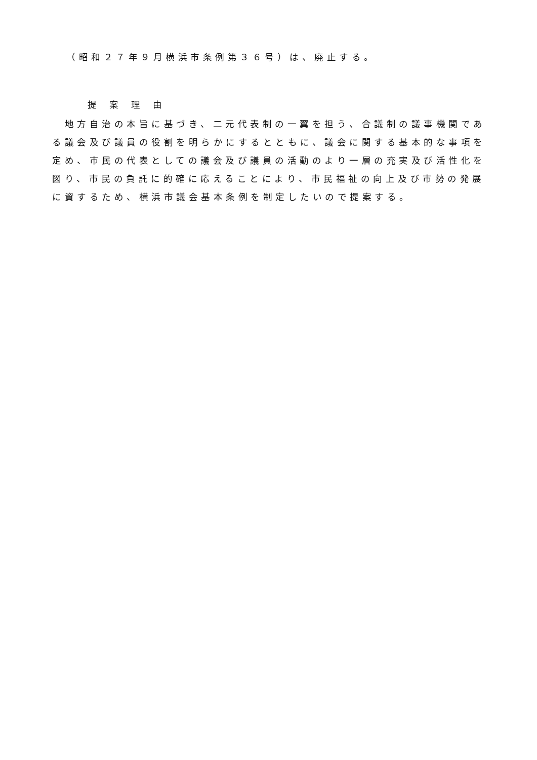（昭和２７年９月横浜市条例第３６号）は、廃止する。
提案理由
　地方自治の本旨に基づき、二元代表制の一翼を担う、合議制の議事機関である議会及び議員の役割を明らかにするとともに、議会に関する基本的な事項を定め、市民の代表としての議会及び議員の活動のより一層の充実及び活性化を図り、市民の負託に的確に応えることにより、市民福祉の向上及び市勢の発展に資するため、横浜市議会基本条例を制定したいので提案する。